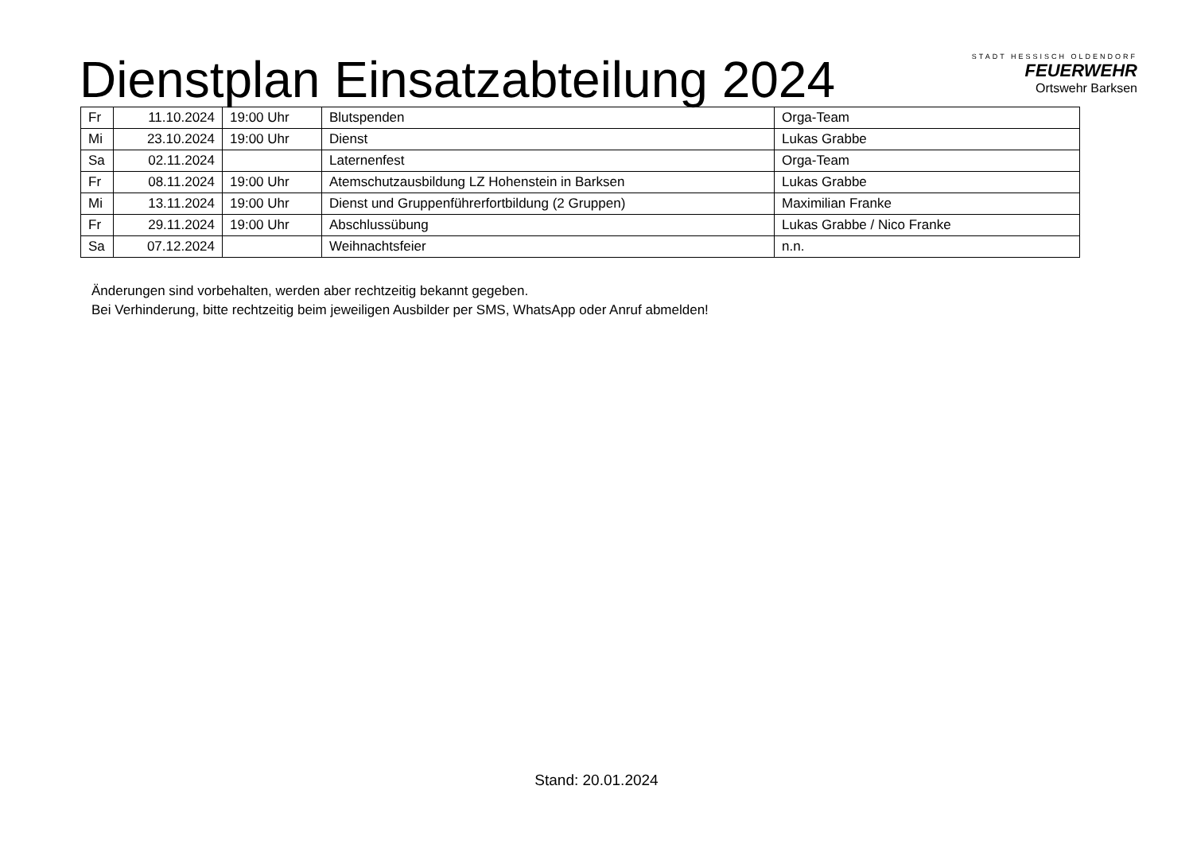Dienstplan Einsatzabteilung 2024
STADT HESSISCH OLDENDORF
FEUERWEHR
Ortswehr Barksen
| Fr | 11.10.2024 | 19:00 Uhr | Blutspenden | Orga-Team |
| Mi | 23.10.2024 | 19:00 Uhr | Dienst | Lukas Grabbe |
| Sa | 02.11.2024 | | Laternenfest | Orga-Team |
| Fr | 08.11.2024 | 19:00 Uhr | Atemschutzausbildung LZ Hohenstein in Barksen | Lukas Grabbe |
| Mi | 13.11.2024 | 19:00 Uhr | Dienst und Gruppenführerfortbildung (2 Gruppen) | Maximilian Franke |
| Fr | 29.11.2024 | 19:00 Uhr | Abschlussübung | Lukas Grabbe / Nico Franke |
| Sa | 07.12.2024 | | Weihnachtsfeier | n.n. |
Änderungen sind vorbehalten, werden aber rechtzeitig bekannt gegeben.
Bei Verhinderung, bitte rechtzeitig beim jeweiligen Ausbilder per SMS, WhatsApp oder Anruf abmelden!
Stand: 20.01.2024